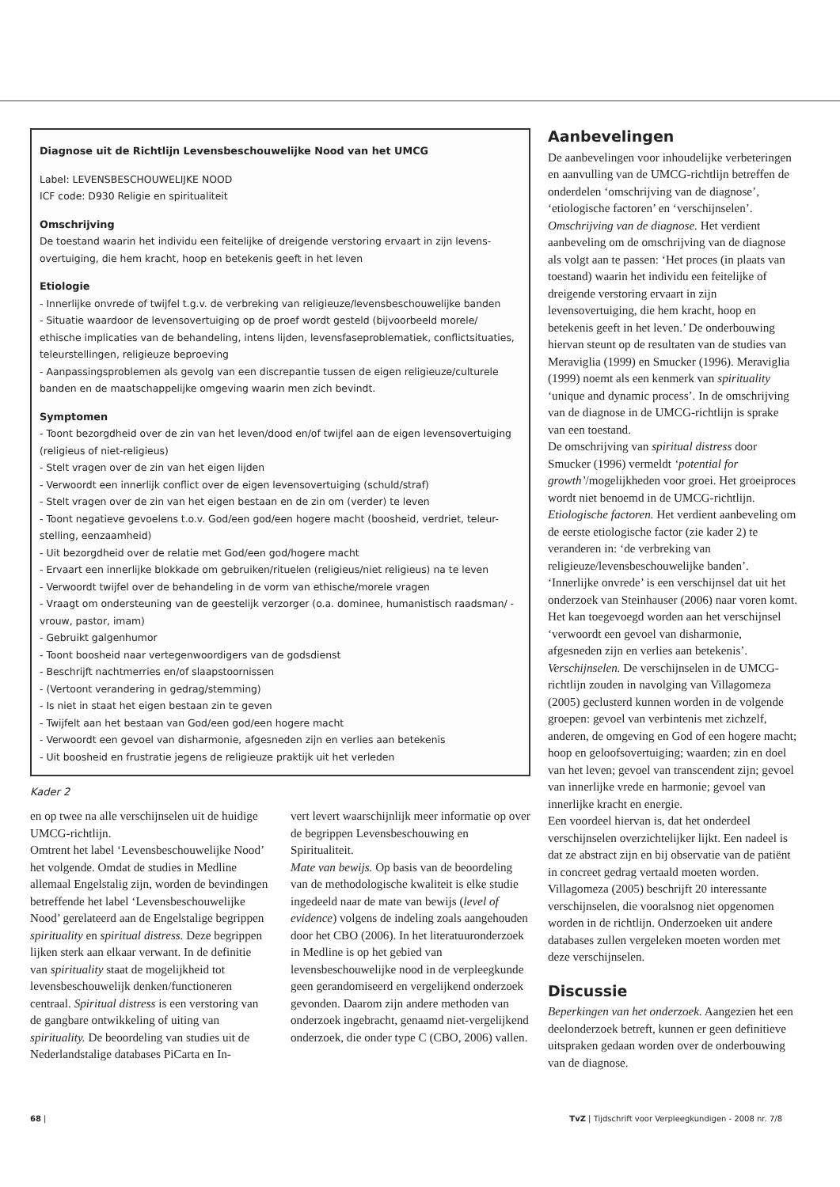Diagnose uit de Richtlijn Levensbeschouwelijke Nood van het UMCG
Label: LEVENSBESCHOUWELIJKE NOOD
ICF code: D930 Religie en spiritualiteit
Omschrijving
De toestand waarin het individu een feitelijke of dreigende verstoring ervaart in zijn levens-overtuiging, die hem kracht, hoop en betekenis geeft in het leven
Etiologie
- Innerlijke onvrede of twijfel t.g.v. de verbreking van religieuze/levensbeschouwelijke banden
- Situatie waardoor de levensovertuiging op de proef wordt gesteld (bijvoorbeeld morele/ ethische implicaties van de behandeling, intens lijden, levensfaseproblematiek, conflictsituaties, teleurstellingen, religieuze beproeving
- Aanpassingsproblemen als gevolg van een discrepantie tussen de eigen religieuze/culturele banden en de maatschappelijke omgeving waarin men zich bevindt.
Symptomen
- Toont bezorgdheid over de zin van het leven/dood en/of twijfel aan de eigen levensovertuiging (religieus of niet-religieus)
- Stelt vragen over de zin van het eigen lijden
- Verwoordt een innerlijk conflict over de eigen levensovertuiging (schuld/straf)
- Stelt vragen over de zin van het eigen bestaan en de zin om (verder) te leven
- Toont negatieve gevoelens t.o.v. God/een god/een hogere macht (boosheid, verdriet, teleur-stelling, eenzaamheid)
- Uit bezorgdheid over de relatie met God/een god/hogere macht
- Ervaart een innerlijke blokkade om gebruiken/rituelen (religieus/niet religieus) na te leven
- Verwoordt twijfel over de behandeling in de vorm van ethische/morele vragen
- Vraagt om ondersteuning van de geestelijk verzorger (o.a. dominee, humanistisch raadsman/ -vrouw, pastor, imam)
- Gebruikt galgenhumor
- Toont boosheid naar vertegenwoordigers van de godsdienst
- Beschrijft nachtmerries en/of slaapstoornissen
- (Vertoont verandering in gedrag/stemming)
- Is niet in staat het eigen bestaan zin te geven
- Twijfelt aan het bestaan van God/een god/een hogere macht
- Verwoordt een gevoel van disharmonie, afgesneden zijn en verlies aan betekenis
- Uit boosheid en frustratie jegens de religieuze praktijk uit het verleden
Kader 2
en op twee na alle verschijnselen uit de huidige UMCG-richtlijn.
Omtrent het label ‘Levensbeschouwelijke Nood’ het volgende. Omdat de studies in Medline allemaal Engelstalig zijn, worden de bevindingen betreffende het label ‘Levensbeschouwelijke Nood’ gerelateerd aan de Engelstalige begrippen spirituality en spiritual distress. Deze begrippen lijken sterk aan elkaar verwant. In de definitie van spirituality staat de mogelijkheid tot levensbeschouwelijk denken/functioneren centraal. Spiritual distress is een verstoring van de gangbare ontwikkeling of uiting van spirituality. De beoordeling van studies uit de Nederlandstalige databases PiCarta en In-
vert levert waarschijnlijk meer informatie op over de begrippen Levensbeschouwing en Spiritualiteit.
Mate van bewijs. Op basis van de beoordeling van de methodologische kwaliteit is elke studie ingedeeld naar de mate van bewijs (level of evidence) volgens de indeling zoals aangehouden door het CBO (2006). In het literatuuronderzoek in Medline is op het gebied van levensbeschouwelijke nood in de verpleegkunde geen gerandomiseerd en vergelijkend onderzoek gevonden. Daarom zijn andere methoden van onderzoek ingebracht, genaamd niet-vergelijkend onderzoek, die onder type C (CBO, 2006) vallen.
Aanbevelingen
De aanbevelingen voor inhoudelijke verbeteringen en aanvulling van de UMCG-richtlijn betreffen de onderdelen ‘omschrijving van de diagnose’, ‘etiologische factoren’ en ‘verschijnselen’.
Omschrijving van de diagnose. Het verdient aanbeveling om de omschrijving van de diagnose als volgt aan te passen: ‘Het proces (in plaats van toestand) waarin het individu een feitelijke of dreigende verstoring ervaart in zijn levensovertuiging, die hem kracht, hoop en betekenis geeft in het leven.’ De onderbouwing hiervan steunt op de resultaten van de studies van Meraviglia (1999) en Smucker (1996). Meraviglia (1999) noemt als een kenmerk van spirituality ‘unique and dynamic process’. In de omschrijving van de diagnose in de UMCG-richtlijn is sprake van een toestand.
De omschrijving van spiritual distress door Smucker (1996) vermeldt ‘potential for growth’/mogelijkheden voor groei. Het groeiproces wordt niet benoemd in de UMCG-richtlijn.
Etiologische factoren. Het verdient aanbeveling om de eerste etiologische factor (zie kader 2) te veranderen in: ‘de verbreking van religieuze/levensbeschouwelijke banden’. ‘Innerlijke onvrede’ is een verschijnsel dat uit het onderzoek van Steinhauser (2006) naar voren komt. Het kan toegevoegd worden aan het verschijnsel ‘verwoordt een gevoel van disharmonie, afgesneden zijn en verlies aan betekenis’.
Verschijnselen. De verschijnselen in de UMCG-richtlijn zouden in navolging van Villagomeza (2005) geclusterd kunnen worden in de volgende groepen: gevoel van verbintenis met zichzelf, anderen, de omgeving en God of een hogere macht; hoop en geloofsovertuiging; waarden; zin en doel van het leven; gevoel van transcendent zijn; gevoel van innerlijke vrede en harmonie; gevoel van innerlijke kracht en energie.
Een voordeel hiervan is, dat het onderdeel verschijnselen overzichtelijker lijkt. Een nadeel is dat ze abstract zijn en bij observatie van de patiënt in concreet gedrag vertaald moeten worden. Villagomeza (2005) beschrijft 20 interessante verschijnselen, die vooralsnog niet opgenomen worden in de richtlijn. Onderzoeken uit andere databases zullen vergeleken moeten worden met deze verschijnselen.
Discussie
Beperkingen van het onderzoek. Aangezien het een deelonderzoek betreft, kunnen er geen definitieve uitspraken gedaan worden over de onderbouwing van de diagnose.
68 | TvZ | Tijdschrift voor Verpleegkundigen - 2008 nr. 7/8